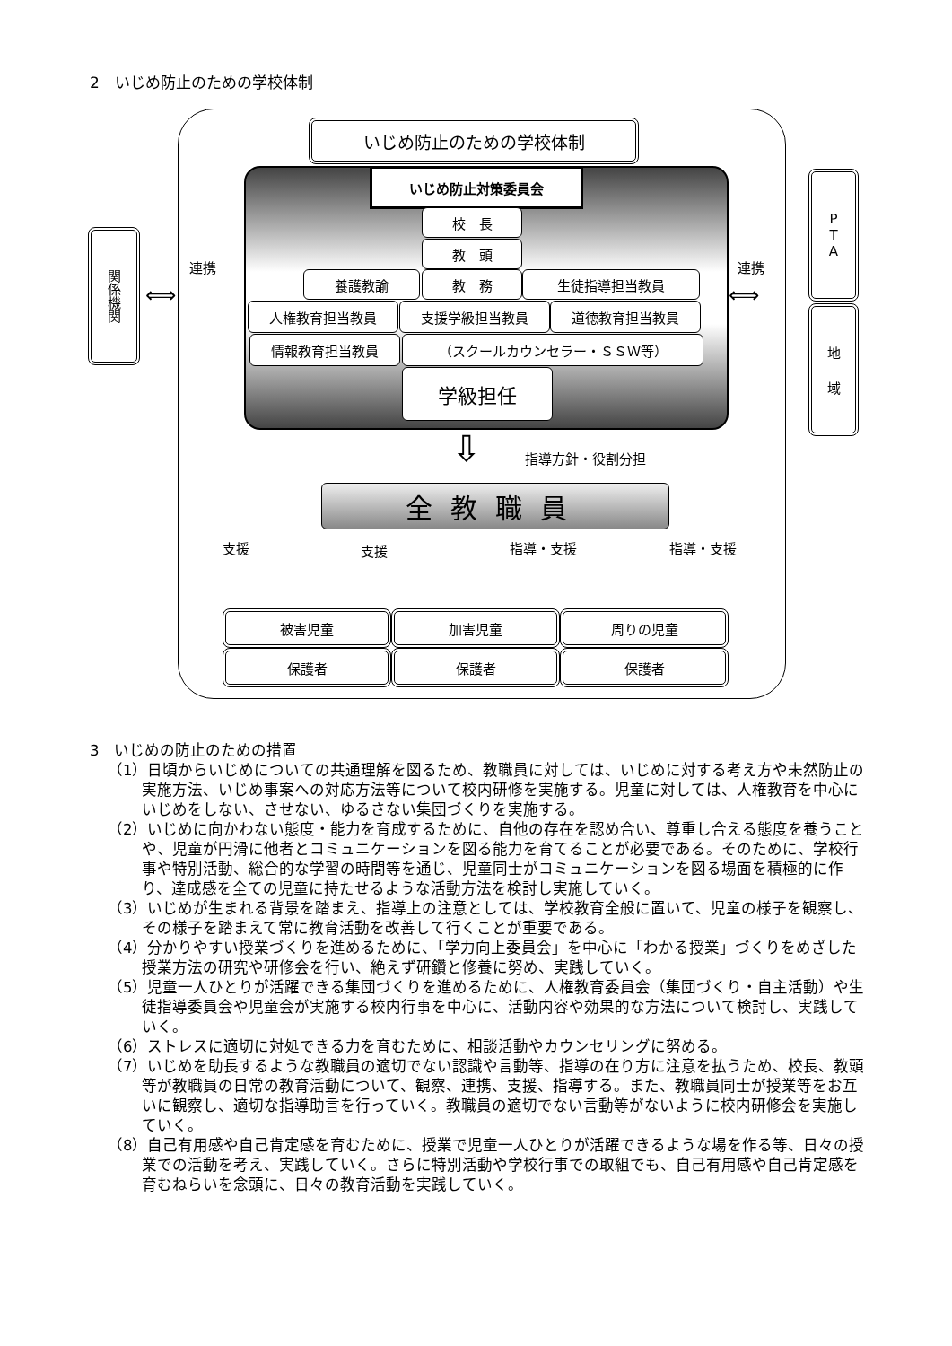2　いじめ防止のための学校体制
いじめ防止のための学校体制
いじめ防止対策委員会
校　長
教　頭
養護教諭 教　務 生徒指導担当教員
人権教育担当教員 支援学級担当教員 道徳教育担当教員
情報教育担当教員 （スクールカウンセラー・ＳＳＷ等）
学級担任
関係機関
P
T
A
地
域
連携 連携
⟺ ⟺
指導方針・役割分担
⇩
全教職員
支援 支援 指導・支援 指導・支援
被害児童 加害児童 周りの児童
保護者 保護者 保護者
3　いじめの防止のための措置
（1）日頃からいじめについての共通理解を図るため、教職員に対しては、いじめに対する考え方や未然防止の実施方法、いじめ事案への対応方法等について校内研修を実施する。児童に対しては、人権教育を中心にいじめをしない、させない、ゆるさない集団づくりを実施する。
（2）いじめに向かわない態度・能力を育成するために、自他の存在を認め合い、尊重し合える態度を養うことや、児童が円滑に他者とコミュニケーションを図る能力を育てることが必要である。そのために、学校行事や特別活動、総合的な学習の時間等を通じ、児童同士がコミュニケーションを図る場面を積極的に作り、達成感を全ての児童に持たせるような活動方法を検討し実施していく。
（3）いじめが生まれる背景を踏まえ、指導上の注意としては、学校教育全般に置いて、児童の様子を観察し、その様子を踏まえて常に教育活動を改善して行くことが重要である。
（4）分かりやすい授業づくりを進めるために、「学力向上委員会」を中心に「わかる授業」づくりをめざした授業方法の研究や研修会を行い、絶えず研鑽と修養に努め、実践していく。
（5）児童一人ひとりが活躍できる集団づくりを進めるために、人権教育委員会（集団づくり・自主活動）や生徒指導委員会や児童会が実施する校内行事を中心に、活動内容や効果的な方法について検討し、実践していく。
（6）ストレスに適切に対処できる力を育むために、相談活動やカウンセリングに努める。
（7）いじめを助長するような教職員の適切でない認識や言動等、指導の在り方に注意を払うため、校長、教頭等が教職員の日常の教育活動について、観察、連携、支援、指導する。また、教職員同士が授業等をお互いに観察し、適切な指導助言を行っていく。教職員の適切でない言動等がないように校内研修会を実施していく。
（8）自己有用感や自己肯定感を育むために、授業で児童一人ひとりが活躍できるような場を作る等、日々の授業での活動を考え、実践していく。さらに特別活動や学校行事での取組でも、自己有用感や自己肯定感を育むねらいを念頭に、日々の教育活動を実践していく。